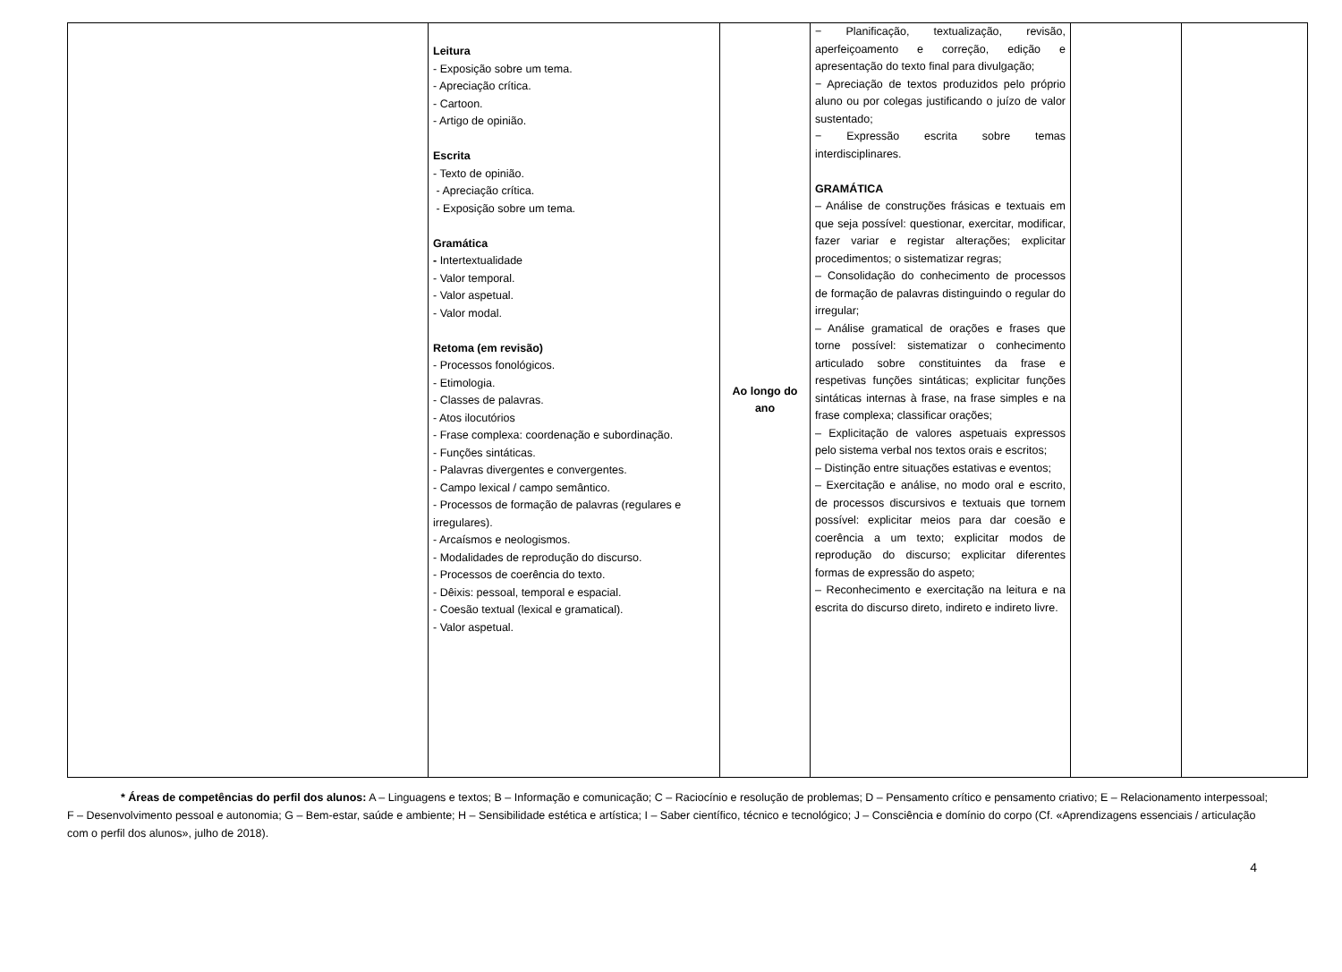| | Leitura - Exposição sobre um tema. - Apreciação crítica. - Cartoon. - Artigo de opinião. Escrita - Texto de opinião. - Apreciação crítica. - Exposição sobre um tema. Gramática - Intertextualidade - Valor temporal. - Valor aspetual. - Valor modal. Retoma (em revisão) - Processos fonológicos. - Etimologia. - Classes de palavras. - Atos ilocutórios - Frase complexa: coordenação e subordinação. - Funções sintáticas. - Palavras divergentes e convergentes. - Campo lexical / campo semântico. - Processos de formação de palavras (regulares e irregulares). - Arcaísmos e neologismos. - Modalidades de reprodução do discurso. - Processos de coerência do texto. - Dêixis: pessoal, temporal e espacial. - Coesão textual (lexical e gramatical). - Valor aspetual. | Ao longo do ano | − Planificação, textualização, revisão, aperfeiçoamento e correção, edição e apresentação do texto final para divulgação; − Apreciação de textos produzidos pelo próprio aluno ou por colegas justificando o juízo de valor sustentado; − Expressão escrita sobre temas interdisciplinares. GRAMÁTICA – Análise de construções frásicas e textuais em que seja possível: questionar, exercitar, modificar, fazer variar e registar alterações; explicitar procedimentos; o sistematizar regras; – Consolidação do conhecimento de processos de formação de palavras distinguindo o regular do irregular; – Análise gramatical de orações e frases que torne possível: sistematizar o conhecimento articulado sobre constituintes da frase e respetivas funções sintáticas; explicitar funções sintáticas internas à frase, na frase simples e na frase complexa; classificar orações; – Explicitação de valores aspetuais expressos pelo sistema verbal nos textos orais e escritos; – Distinção entre situações estativas e eventos; – Exercitação e análise, no modo oral e escrito, de processos discursivos e textuais que tornem possível: explicitar meios para dar coesão e coerência a um texto; explicitar modos de reprodução do discurso; explicitar diferentes formas de expressão do aspeto; – Reconhecimento e exercitação na leitura e na escrita do discurso direto, indireto e indireto livre. | | |
* Áreas de competências do perfil dos alunos: A – Linguagens e textos; B – Informação e comunicação; C – Raciocínio e resolução de problemas; D – Pensamento crítico e pensamento criativo; E – Relacionamento interpessoal; F – Desenvolvimento pessoal e autonomia; G – Bem-estar, saúde e ambiente; H – Sensibilidade estética e artística; I – Saber científico, técnico e tecnológico; J – Consciência e domínio do corpo (Cf. «Aprendizagens essenciais / articulação com o perfil dos alunos», julho de 2018).
4